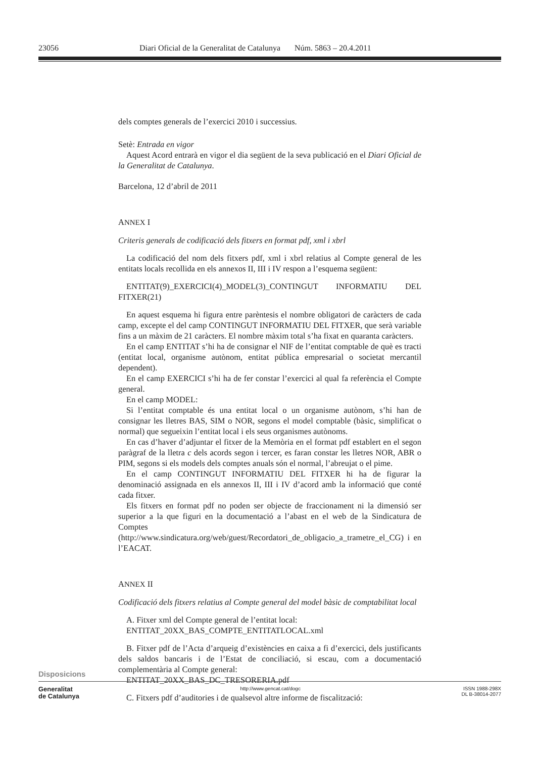23056 Diari Oficial de la Generalitat de Catalunya Núm. 5863 – 20.4.2011
dels comptes generals de l’exercici 2010 i successius.
Setè: Entrada en vigor
Aquest Acord entrarà en vigor el dia següent de la seva publicació en el Diari Oficial de la Generalitat de Catalunya.
Barcelona, 12 d’abril de 2011
ANNEX I
Criteris generals de codificació dels fitxers en format pdf, xml i xbrl
La codificació del nom dels fitxers pdf, xml i xbrl relatius al Compte general de les entitats locals recollida en els annexos II, III i IV respon a l’esquema següent:
ENTITAT(9)_EXERCICI(4)_MODEL(3)_CONTINGUT INFORMATIU DEL FITXER(21)
En aquest esquema hi figura entre parèntesis el nombre obligatori de caràcters de cada camp, excepte el del camp CONTINGUT INFORMATIU DEL FITXER, que serà variable fins a un màxim de 21 caràcters. El nombre màxim total s’ha fixat en quaranta caràcters.
En el camp ENTITAT s’hi ha de consignar el NIF de l’entitat comptable de què es tracti (entitat local, organisme autònom, entitat pública empresarial o societat mercantil dependent).
En el camp EXERCICI s’hi ha de fer constar l’exercici al qual fa referència el Compte general.
En el camp MODEL:
Si l’entitat comptable és una entitat local o un organisme autònom, s’hi han de consignar les lletres BAS, SIM o NOR, segons el model comptable (bàsic, simplificat o normal) que segueixin l’entitat local i els seus organismes autònoms.
En cas d’haver d’adjuntar el fitxer de la Memòria en el format pdf establert en el segon paràgraf de la lletra c dels acords segon i tercer, es faran constar les lletres NOR, ABR o PIM, segons si els models dels comptes anuals són el normal, l’abreujat o el pime.
En el camp CONTINGUT INFORMATIU DEL FITXER hi ha de figurar la denominació assignada en els annexos II, III i IV d’acord amb la informació que conté cada fitxer.
Els fitxers en format pdf no poden ser objecte de fraccionament ni la dimensió ser superior a la que figuri en la documentació a l’abast en el web de la Sindicatura de Comptes (http://www.sindicatura.org/web/guest/Recordatori_de_obligacio_a_trametre_el_CG) i en l’EACAT.
ANNEX II
Codificació dels fitxers relatius al Compte general del model bàsic de comptabilitat local
A. Fitxer xml del Compte general de l’entitat local:
ENTITAT_20XX_BAS_COMPTE_ENTITATLOCAL.xml
B. Fitxer pdf de l’Acta d’arqueig d’existències en caixa a fi d’exercici, dels justificants dels saldos bancaris i de l’Estat de conciliació, si escau, com a documentació complementària al Compte general:
ENTITAT_20XX_BAS_DC_TRESORERIA.pdf
C. Fitxers pdf d’auditories i de qualsevol altre informe de fiscalització:
Disposicions
Generalitat
de Catalunya
http://www.gencat.cat/dogc ISSN 1988-298X
DL B-38014-2077